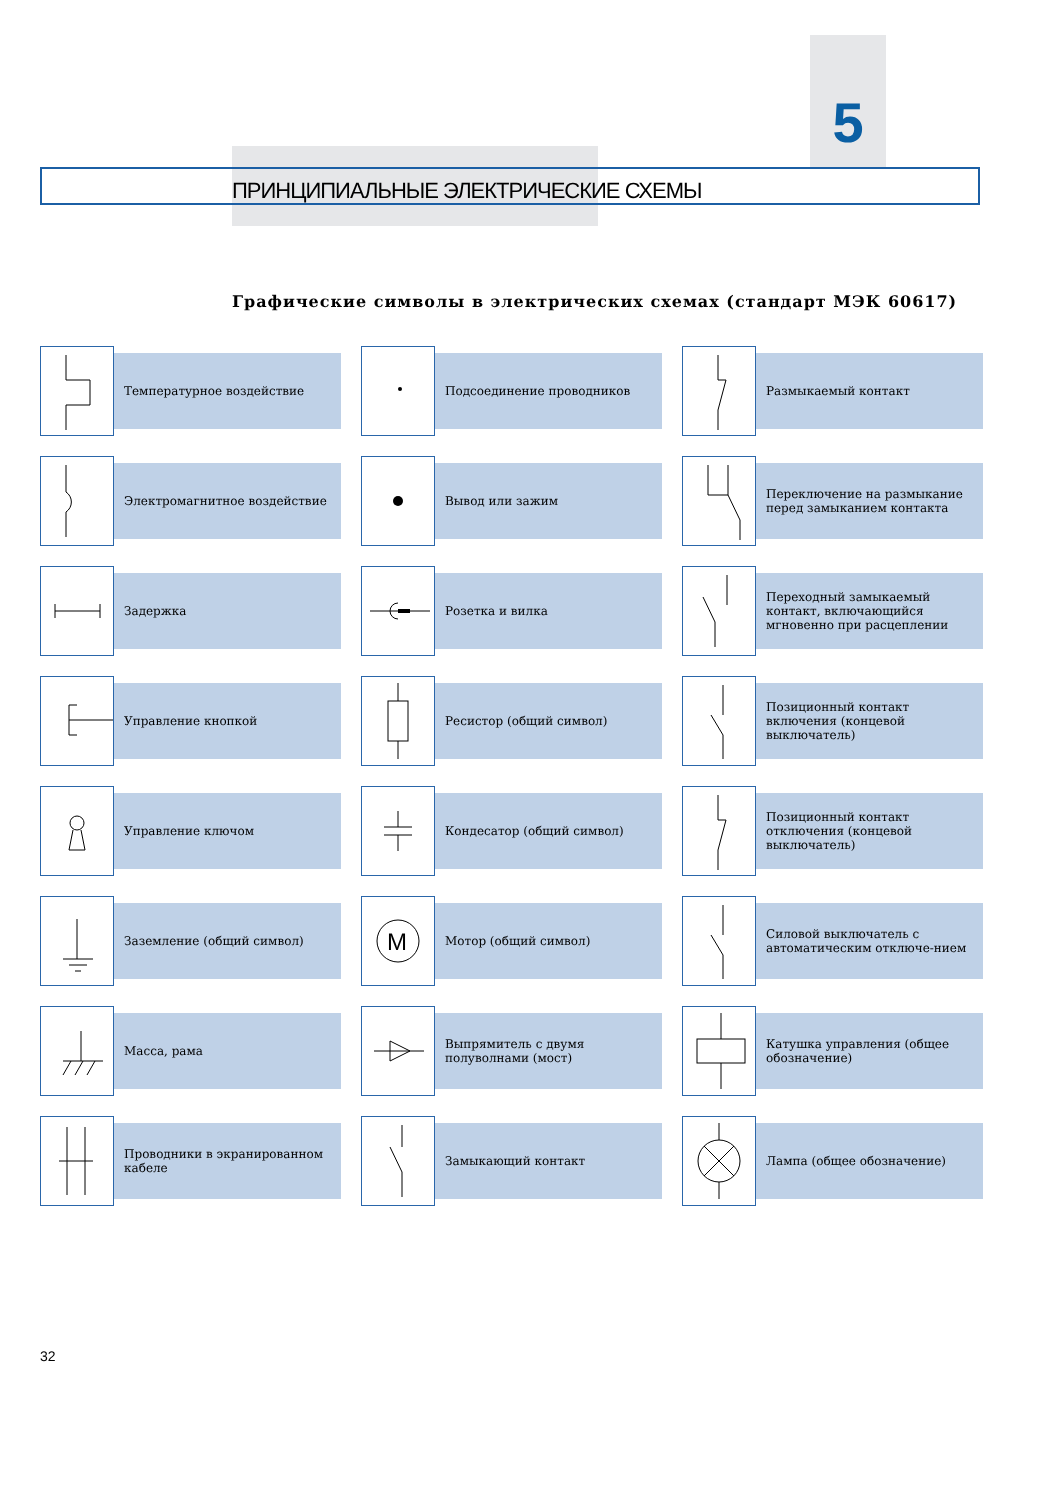5
ПРИНЦИПИАЛЬНЫЕ ЭЛЕКТРИЧЕСКИЕ СХЕМЫ
Графические символы в электрических схемах (стандарт МЭК 60617)
Температурное воздействие
Подсоединение проводников
Размыкаемый контакт
Электромагнитное воздействие
Вывод или зажим
Переключение на размыкание перед замыканием контакта
Задержка
Розетка и вилка
Переходный замыкаемый контакт, включающийся мгновенно при расцеплении
Управление кнопкой
Ресистор (общий символ)
Позиционный контакт включения (концевой выключатель)
Управление ключом
Кондесатор (общий символ)
Позиционный контакт отключения (концевой выключатель)
Заземление (общий символ)
M
Мотор (общий символ)
Силовой выключатель с автоматическим отключе-нием
Масса, рама
Выпрямитель с двумя полуволнами (мост)
Катушка управления (общее обозначение)
Проводники в экранированном кабеле
Замыкающий контакт
Лампа (общее обозначение)
32